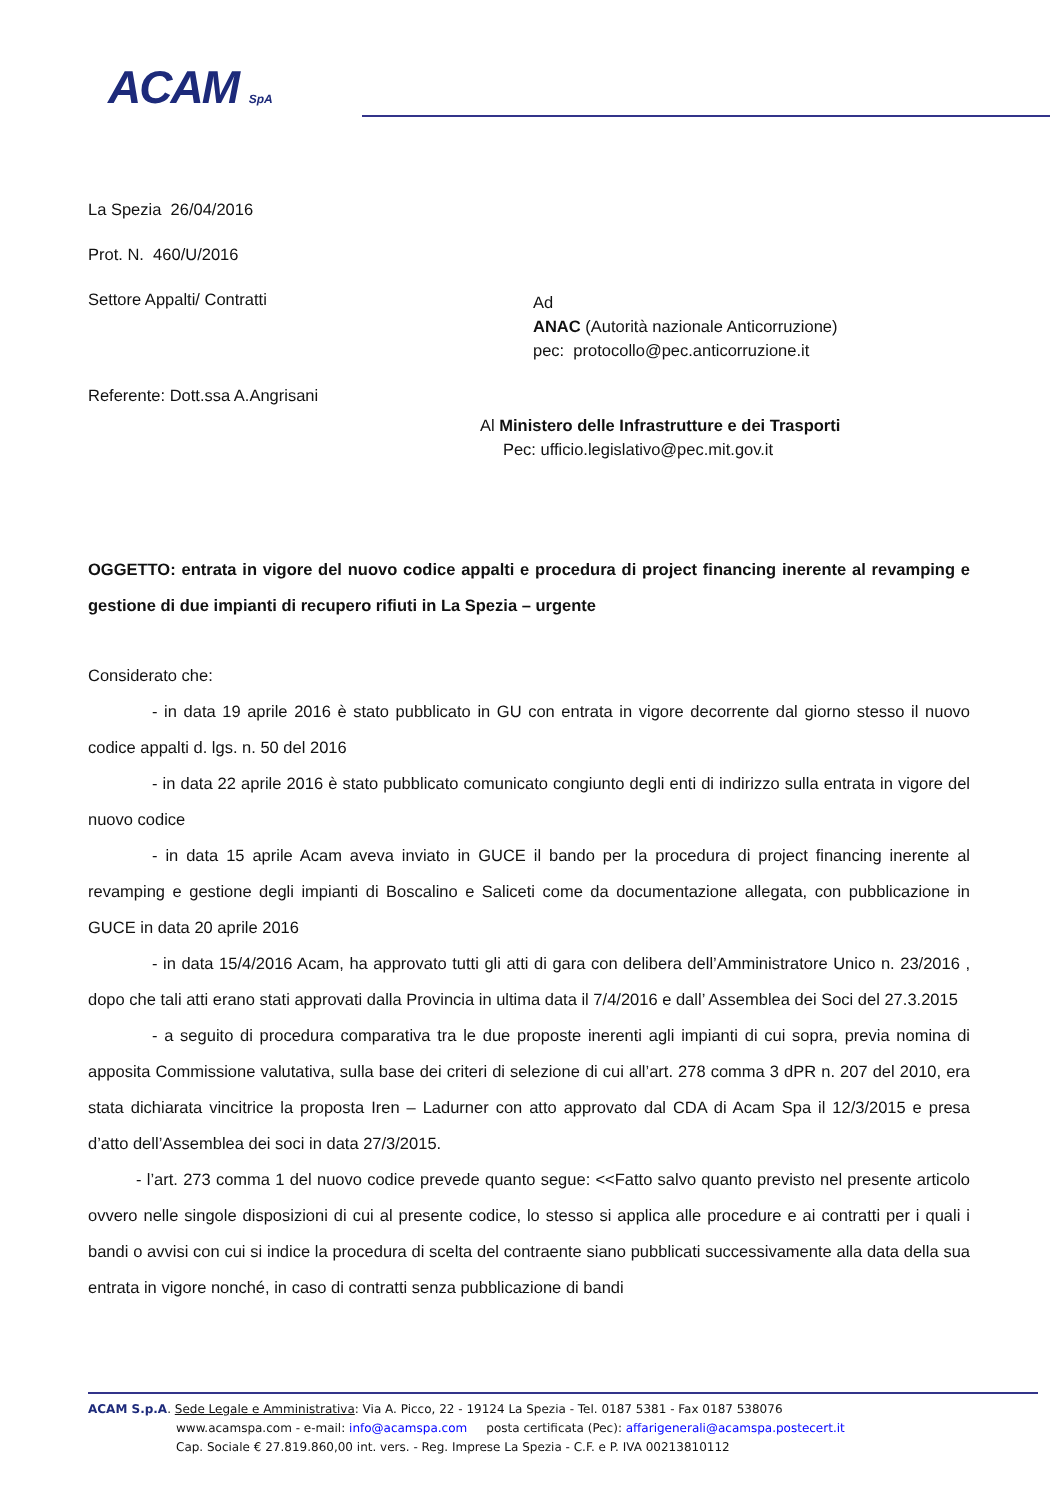ACAM SpA
La Spezia 26/04/2016
Prot. N. 460/U/2016
Settore Appalti/ Contratti
Ad
ANAC (Autorità nazionale Anticorruzione)
pec: protocollo@pec.anticorruzione.it
Referente: Dott.ssa A.Angrisani
Al Ministero delle Infrastrutture e dei Trasporti
Pec: ufficio.legislativo@pec.mit.gov.it
OGGETTO: entrata in vigore del nuovo codice appalti e procedura di project financing inerente al revamping e gestione di due impianti di recupero rifiuti in La Spezia – urgente
Considerato che:
- in data 19 aprile 2016 è stato pubblicato in GU con entrata in vigore decorrente dal giorno stesso il nuovo codice appalti d. lgs. n. 50 del 2016
- in data 22 aprile 2016 è stato pubblicato comunicato congiunto degli enti di indirizzo sulla entrata in vigore del nuovo codice
- in data 15 aprile Acam aveva inviato in GUCE il bando per la procedura di project financing inerente al revamping e gestione degli impianti di Boscalino e Saliceti come da documentazione allegata, con pubblicazione in GUCE in data 20 aprile 2016
- in data 15/4/2016 Acam, ha approvato tutti gli atti di gara con delibera dell’Amministratore Unico n. 23/2016 , dopo che tali atti erano stati approvati dalla Provincia in ultima data il 7/4/2016 e dall’ Assemblea dei Soci del 27.3.2015
- a seguito di procedura comparativa tra le due proposte inerenti agli impianti di cui sopra, previa nomina di apposita Commissione valutativa, sulla base dei criteri di selezione di cui all’art. 278 comma 3 dPR n. 207 del 2010, era stata dichiarata vincitrice la proposta Iren – Ladurner con atto approvato dal CDA di Acam Spa il 12/3/2015 e presa d’atto dell’Assemblea dei soci in data 27/3/2015.
- l’art. 273 comma 1 del nuovo codice prevede quanto segue: <<Fatto salvo quanto previsto nel presente articolo ovvero nelle singole disposizioni di cui al presente codice, lo stesso si applica alle procedure e ai contratti per i quali i bandi o avvisi con cui si indice la procedura di scelta del contraente siano pubblicati successivamente alla data della sua entrata in vigore nonché, in caso di contratti senza pubblicazione di bandi
ACAM S.p.A. Sede Legale e Amministrativa: Via A. Picco, 22 - 19124 La Spezia - Tel. 0187 5381 - Fax 0187 538076
www.acamspa.com - e-mail: info@acamspa.com posta certificata (Pec): affarigenerali@acamspa.postecert.it
Cap. Sociale € 27.819.860,00 int. vers. - Reg. Imprese La Spezia - C.F. e P. IVA 00213810112